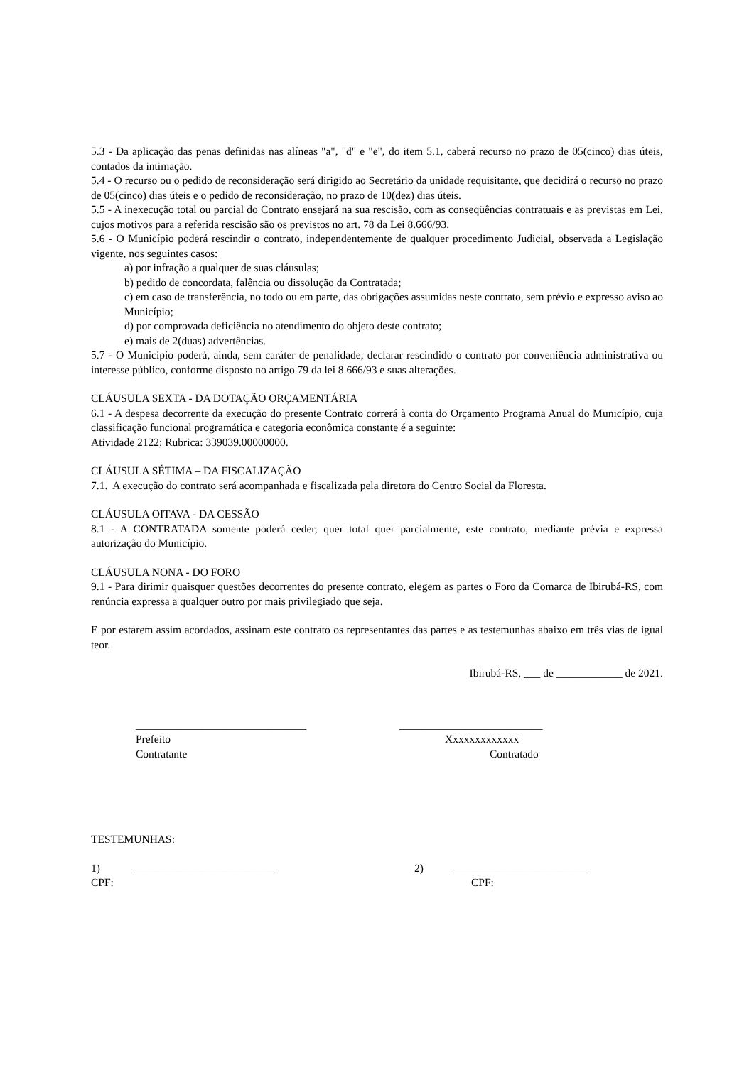5.3 - Da aplicação das penas definidas nas alíneas "a", "d" e "e", do item 5.1, caberá recurso no prazo de 05(cinco) dias úteis, contados da intimação.
5.4 - O recurso ou o pedido de reconsideração será dirigido ao Secretário da unidade requisitante, que decidirá o recurso no prazo de 05(cinco) dias úteis e o pedido de reconsideração, no prazo de 10(dez) dias úteis.
5.5 - A inexecução total ou parcial do Contrato ensejará na sua rescisão, com as conseqüências contratuais e as previstas em Lei, cujos motivos para a referida rescisão são os previstos no art. 78 da Lei 8.666/93.
5.6 - O Município poderá rescindir o contrato, independentemente de qualquer procedimento Judicial, observada a Legislação vigente, nos seguintes casos:
a) por infração a qualquer de suas cláusulas;
b) pedido de concordata, falência ou dissolução da Contratada;
c) em caso de transferência, no todo ou em parte, das obrigações assumidas neste contrato, sem prévio e expresso aviso ao Município;
d) por comprovada deficiência no atendimento do objeto deste contrato;
e) mais de 2(duas) advertências.
5.7 - O Município poderá, ainda, sem caráter de penalidade, declarar rescindido o contrato por conveniência administrativa ou interesse público, conforme disposto no artigo 79 da lei 8.666/93 e suas alterações.
CLÁUSULA SEXTA - DA DOTAÇÃO ORÇAMENTÁRIA
6.1 - A despesa decorrente da execução do presente Contrato correrá à conta do Orçamento Programa Anual do Município, cuja classificação funcional programática e categoria econômica constante é a seguinte:
Atividade 2122; Rubrica: 339039.00000000.
CLÁUSULA SÉTIMA – DA FISCALIZAÇÃO
7.1. A execução do contrato será acompanhada e fiscalizada pela diretora do Centro Social da Floresta.
CLÁUSULA OITAVA - DA CESSÃO
8.1 - A CONTRATADA somente poderá ceder, quer total quer parcialmente, este contrato, mediante prévia e expressa autorização do Município.
CLÁUSULA NONA - DO FORO
9.1 - Para dirimir quaisquer questões decorrentes do presente contrato, elegem as partes o Foro da Comarca de Ibirubá-RS, com renúncia expressa a qualquer outro por mais privilegiado que seja.
E por estarem assim acordados, assinam este contrato os representantes das partes e as testemunhas abaixo em três vias de igual teor.
Ibirubá-RS, ___ de ____________ de 2021.
_______________________________
Prefeito
Contratante
__________________________
Xxxxxxxxxxxxx
Contratado
TESTEMUNHAS:
1) _________________________ 2) _________________________
CPF: CPF: